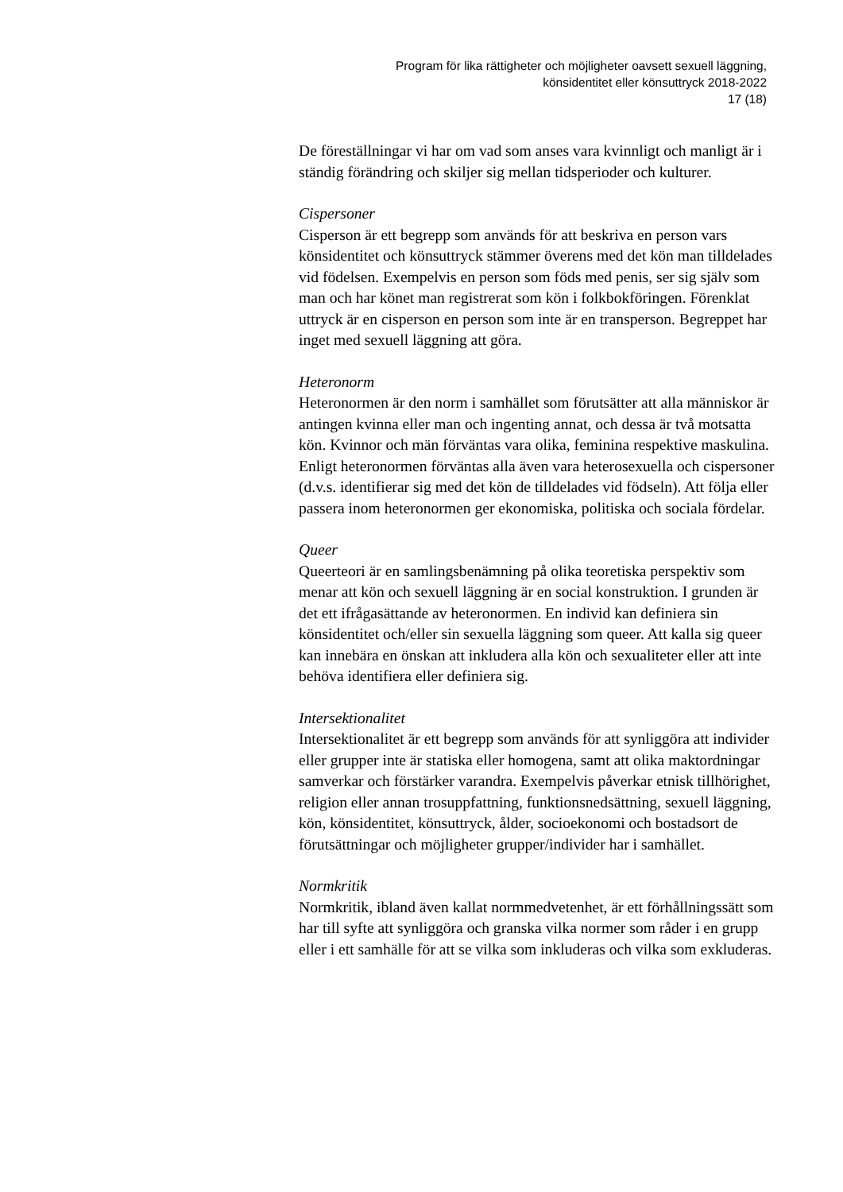Program för lika rättigheter och möjligheter oavsett sexuell läggning,
könsidentitet eller könsuttryck 2018-2022
17 (18)
De föreställningar vi har om vad som anses vara kvinnligt och manligt är i ständig förändring och skiljer sig mellan tidsperioder och kulturer.
Cispersoner
Cisperson är ett begrepp som används för att beskriva en person vars könsidentitet och könsuttryck stämmer överens med det kön man tilldelades vid födelsen. Exempelvis en person som föds med penis, ser sig själv som man och har könet man registrerat som kön i folkbokföringen. Förenklat uttryck är en cisperson en person som inte är en transperson. Begreppet har inget med sexuell läggning att göra.
Heteronorm
Heteronormen är den norm i samhället som förutsätter att alla människor är antingen kvinna eller man och ingenting annat, och dessa är två motsatta kön. Kvinnor och män förväntas vara olika, feminina respektive maskulina. Enligt heteronormen förväntas alla även vara heterosexuella och cispersoner (d.v.s. identifierar sig med det kön de tilldelades vid födseln). Att följa eller passera inom heteronormen ger ekonomiska, politiska och sociala fördelar.
Queer
Queerteori är en samlingsbenämning på olika teoretiska perspektiv som menar att kön och sexuell läggning är en social konstruktion. I grunden är det ett ifrågasättande av heteronormen. En individ kan definiera sin könsidentitet och/eller sin sexuella läggning som queer. Att kalla sig queer kan innebära en önskan att inkludera alla kön och sexualiteter eller att inte behöva identifiera eller definiera sig.
Intersektionalitet
Intersektionalitet är ett begrepp som används för att synliggöra att individer eller grupper inte är statiska eller homogena, samt att olika maktordningar samverkar och förstärker varandra. Exempelvis påverkar etnisk tillhörighet, religion eller annan trosuppfattning, funktionsnedsättning, sexuell läggning, kön, könsidentitet, könsuttryck, ålder, socioekonomi och bostadsort de förutsättningar och möjligheter grupper/individer har i samhället.
Normkritik
Normkritik, ibland även kallat normmedvetenhet, är ett förhållningssätt som har till syfte att synliggöra och granska vilka normer som råder i en grupp eller i ett samhälle för att se vilka som inkluderas och vilka som exkluderas.